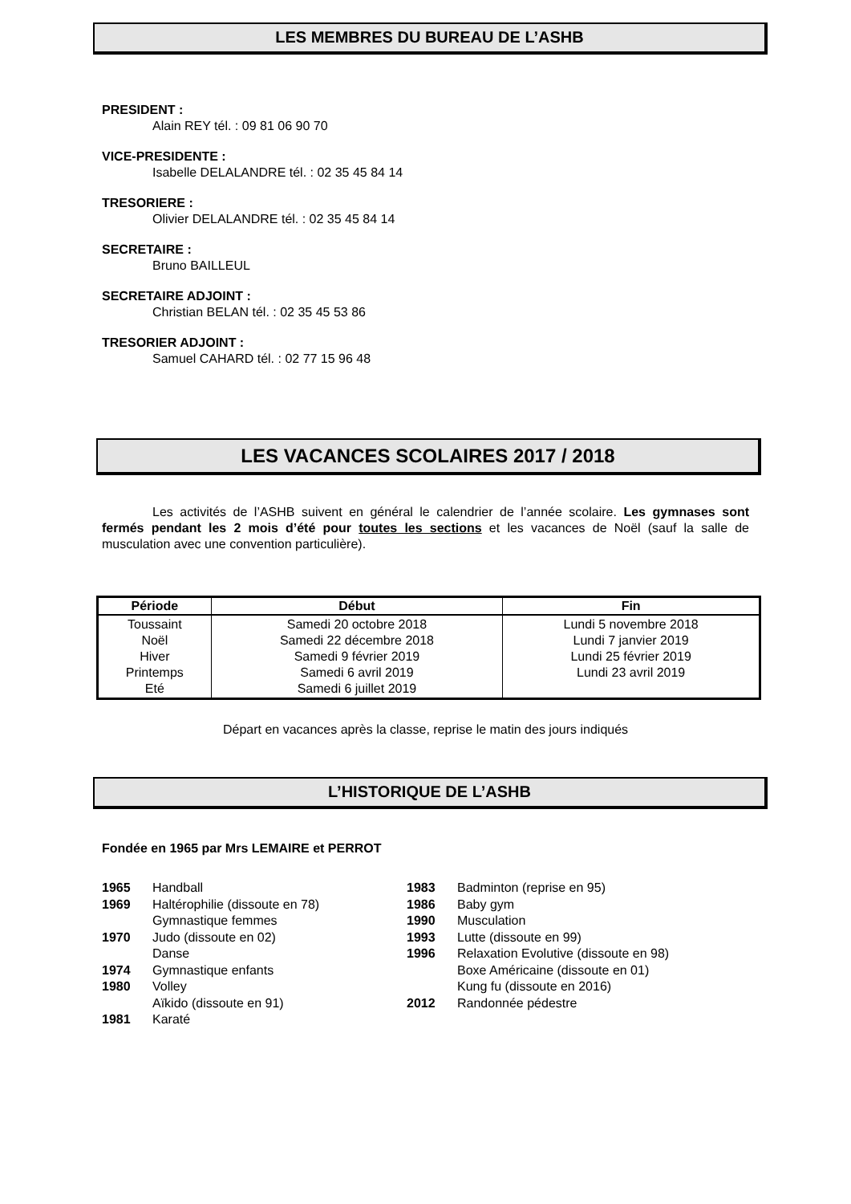LES MEMBRES DU BUREAU DE L’ASHB
PRESIDENT :
Alain REY tél. : 09 81 06 90 70
VICE-PRESIDENTE :
Isabelle DELALANDRE tél. : 02 35 45 84 14
TRESORIERE :
Olivier DELALANDRE tél. : 02 35 45 84 14
SECRETAIRE :
Bruno BAILLEUL
SECRETAIRE ADJOINT :
Christian BELAN tél. : 02 35 45 53 86
TRESORIER ADJOINT :
Samuel CAHARD tél. : 02 77 15 96 48
LES VACANCES SCOLAIRES 2017 / 2018
Les activités de l’ASHB suivent en général le calendrier de l’année scolaire. Les gymnases sont fermés pendant les 2 mois d’été pour toutes les sections et les vacances de Noël (sauf la salle de musculation avec une convention particulière).
| Période | Début | Fin |
| --- | --- | --- |
| Toussaint Noël Hiver Printemps Eté | Samedi 20 octobre 2018 Samedi 22 décembre 2018 Samedi 9 février 2019 Samedi 6 avril 2019 Samedi 6 juillet 2019 | Lundi 5 novembre 2018 Lundi 7 janvier 2019 Lundi 25 février 2019 Lundi 23 avril 2019 |
Départ en vacances après la classe, reprise le matin des jours indiqués
L’HISTORIQUE DE L’ASHB
Fondée en 1965 par Mrs LEMAIRE et PERROT
1965 Handball
1969 Haltérophilie (dissoute en 78)
Gymnastique femmes
1970 Judo (dissoute en 02)
Danse
1974 Gymnastique enfants
1980 Volley
Aïkido (dissoute en 91)
1981 Karaté
1983 Badminton (reprise en 95)
1986 Baby gym
1990 Musculation
1993 Lutte (dissoute en 99)
1996 Relaxation Evolutive (dissoute en 98)
Boxe Américaine (dissoute en 01)
Kung fu (dissoute en 2016)
2012 Randonnée pédestre